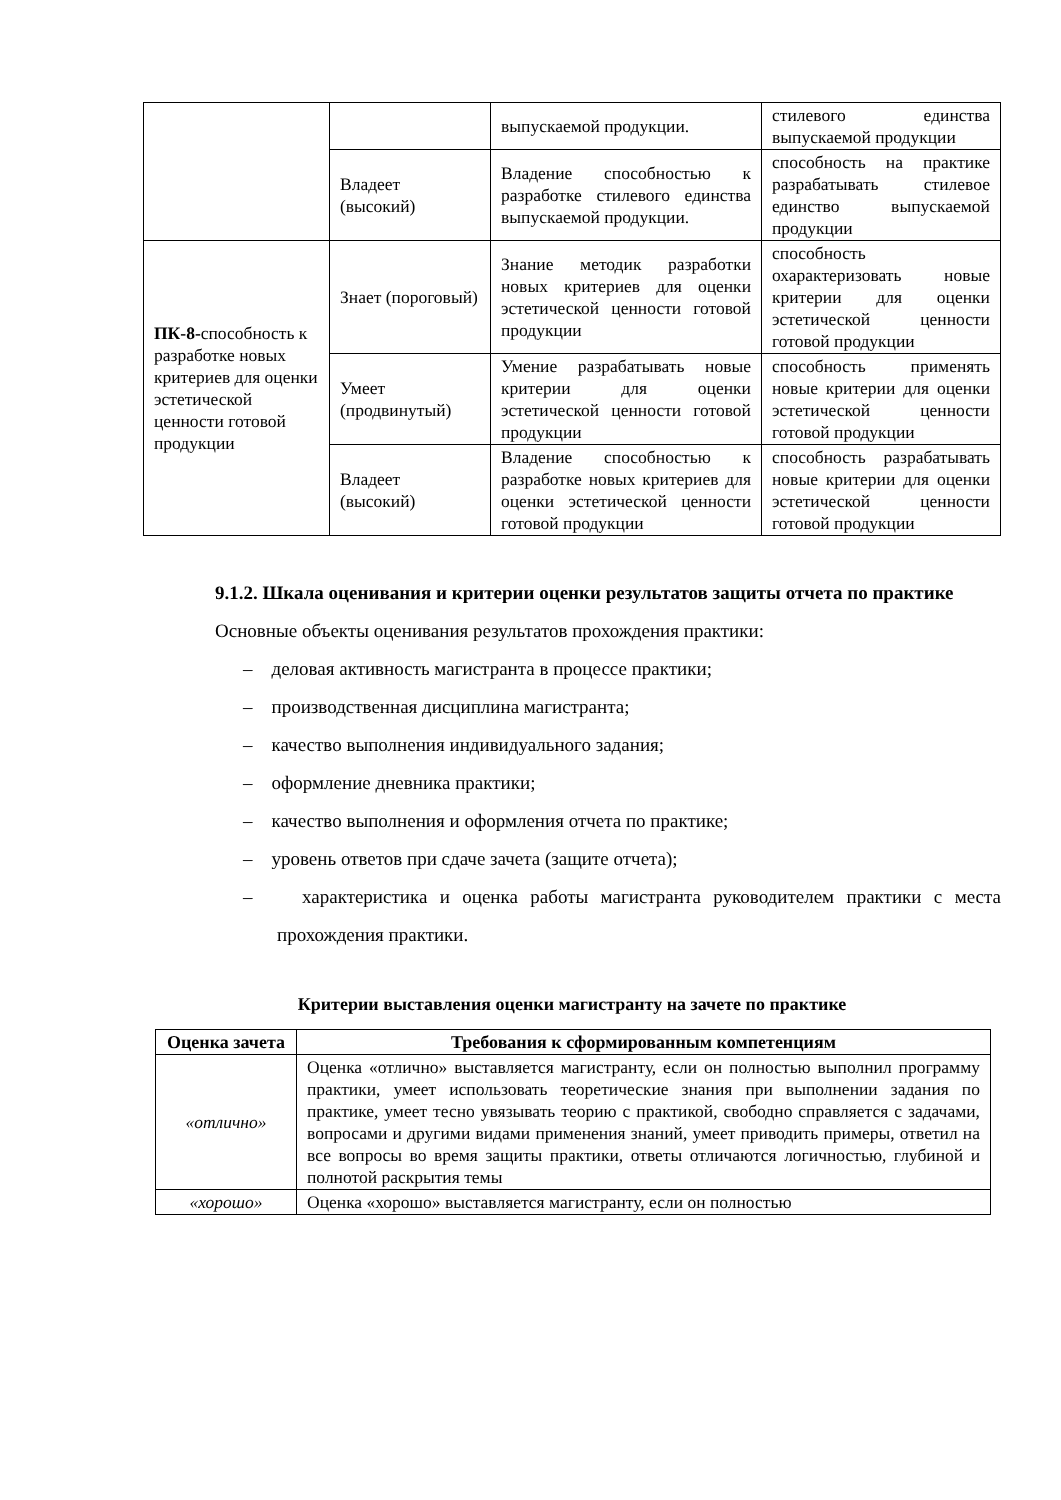| | | выпускаемой продукции. | стилевого единства выпускаемой продукции |
| | Владеет (высокий) | Владение способностью к разработке стилевого единства выпускаемой продукции. | способность на практике разрабатывать стилевое единство выпускаемой продукции |
| ПК-8- способность к разработке новых критериев для оценки эстетической ценности готовой продукции | Знает (пороговый) | Знание методик разработки новых критериев для оценки эстетической ценности готовой продукции | способность охарактеризовать новые критерии для оценки эстетической ценности готовой продукции |
| | Умеет (продвинутый) | Умение разрабатывать новые критерии для оценки эстетической ценности готовой продукции | способность применять новые критерии для оценки эстетической ценности готовой продукции |
| | Владеет (высокий) | Владение способностью к разработке новых критериев для оценки эстетической ценности готовой продукции | способность разрабатывать новые критерии для оценки эстетической ценности готовой продукции |
9.1.2. Шкала оценивания и критерии оценки результатов защиты отчета по практике
Основные объекты оценивания результатов прохождения практики:
– деловая активность магистранта в процессе практики;
– производственная дисциплина магистранта;
– качество выполнения индивидуального задания;
– оформление дневника практики;
– качество выполнения и оформления отчета по практике;
– уровень ответов при сдаче зачета (защите отчета);
– характеристика и оценка работы магистранта руководителем практики с места прохождения практики.
Критерии выставления оценки магистранту на зачете по практике
| Оценка зачета | Требования к сформированным компетенциям |
| --- | --- |
| «отлично» | Оценка «отлично» выставляется магистранту, если он полностью выполнил программу практики, умеет использовать теоретические знания при выполнении задания по практике, умеет тесно увязывать теорию с практикой, свободно справляется с задачами, вопросами и другими видами применения знаний, умеет приводить примеры, ответил на все вопросы во время защиты практики, ответы отличаются логичностью, глубиной и полнотой раскрытия темы |
| «хорошо» | Оценка «хорошо» выставляется магистранту, если он полностью |